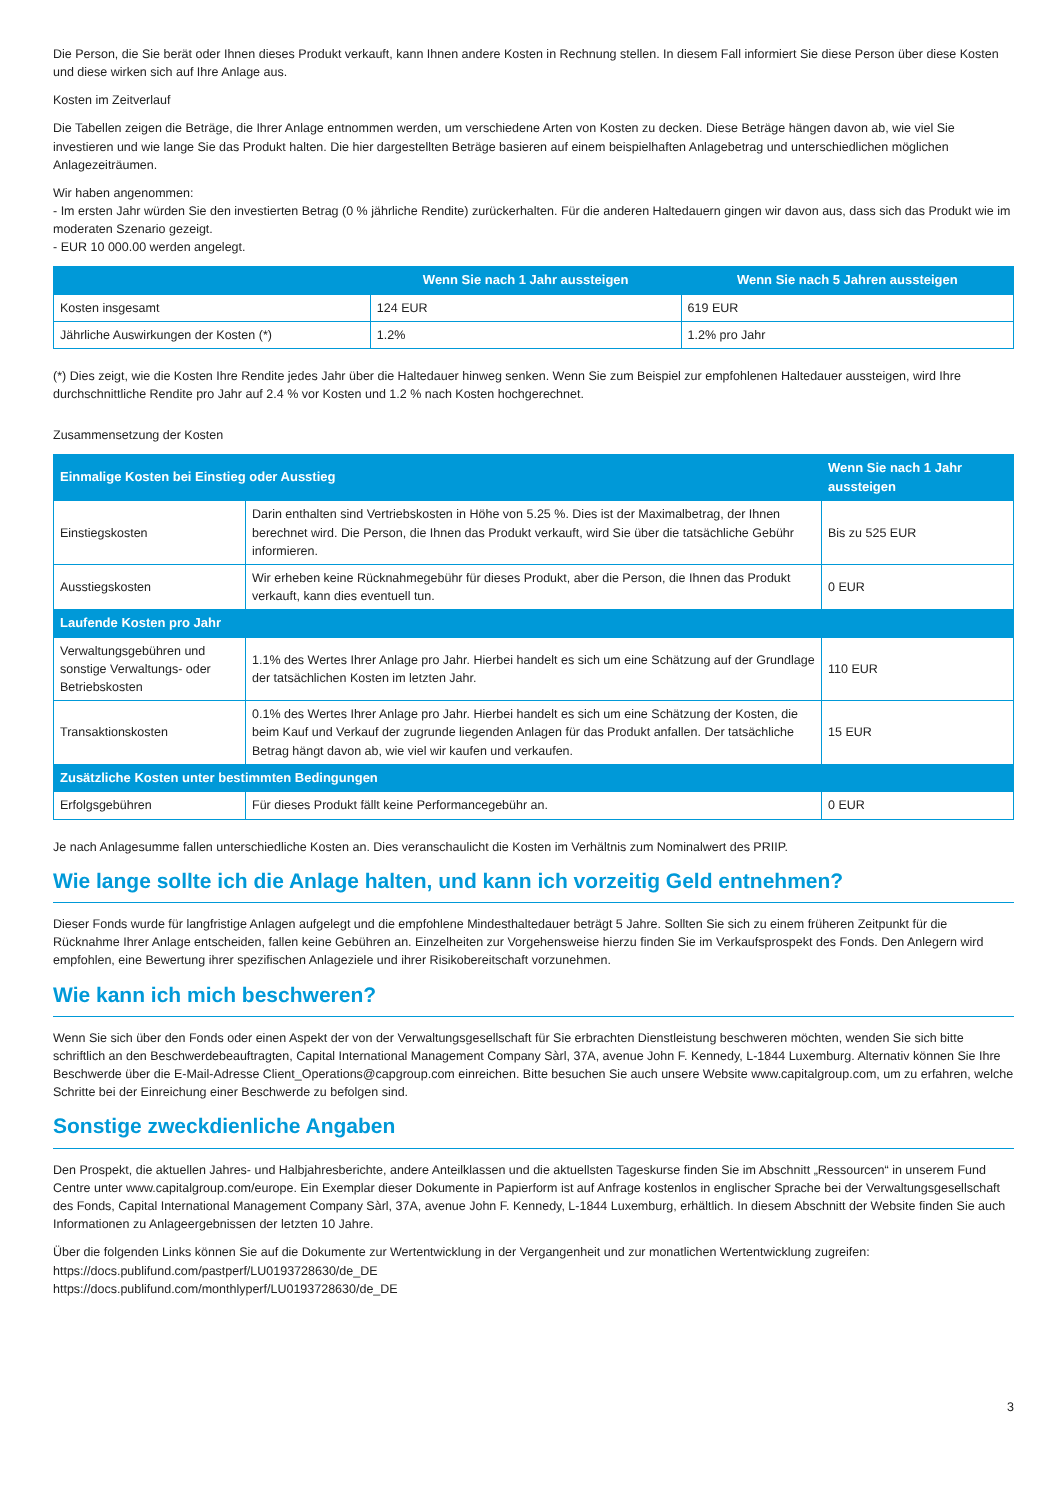Die Person, die Sie berät oder Ihnen dieses Produkt verkauft, kann Ihnen andere Kosten in Rechnung stellen. In diesem Fall informiert Sie diese Person über diese Kosten und diese wirken sich auf Ihre Anlage aus.
Kosten im Zeitverlauf
Die Tabellen zeigen die Beträge, die Ihrer Anlage entnommen werden, um verschiedene Arten von Kosten zu decken. Diese Beträge hängen davon ab, wie viel Sie investieren und wie lange Sie das Produkt halten. Die hier dargestellten Beträge basieren auf einem beispielhaften Anlagebetrag und unterschiedlichen möglichen Anlagezeiträumen.
Wir haben angenommen:
- Im ersten Jahr würden Sie den investierten Betrag (0 % jährliche Rendite) zurückerhalten. Für die anderen Haltedauern gingen wir davon aus, dass sich das Produkt wie im moderaten Szenario gezeigt.
- EUR 10 000.00 werden angelegt.
| | Wenn Sie nach 1 Jahr aussteigen | Wenn Sie nach 5 Jahren aussteigen |
| --- | --- | --- |
| Kosten insgesamt | 124 EUR | 619 EUR |
| Jährliche Auswirkungen der Kosten (*) | 1.2% | 1.2% pro Jahr |
(*) Dies zeigt, wie die Kosten Ihre Rendite jedes Jahr über die Haltedauer hinweg senken. Wenn Sie zum Beispiel zur empfohlenen Haltedauer aussteigen, wird Ihre durchschnittliche Rendite pro Jahr auf 2.4 % vor Kosten und 1.2 % nach Kosten hochgerechnet.
Zusammensetzung der Kosten
| Einmalige Kosten bei Einstieg oder Ausstieg | | Wenn Sie nach 1 Jahr aussteigen |
| --- | --- | --- |
| Einstiegskosten | Darin enthalten sind Vertriebskosten in Höhe von 5.25 %. Dies ist der Maximalbetrag, der Ihnen berechnet wird. Die Person, die Ihnen das Produkt verkauft, wird Sie über die tatsächliche Gebühr informieren. | Bis zu 525 EUR |
| Ausstiegskosten | Wir erheben keine Rücknahmegebühr für dieses Produkt, aber die Person, die Ihnen das Produkt verkauft, kann dies eventuell tun. | 0 EUR |
| Laufende Kosten pro Jahr | | |
| Verwaltungsgebühren und sonstige Verwaltungs- oder Betriebskosten | 1.1% des Wertes Ihrer Anlage pro Jahr. Hierbei handelt es sich um eine Schätzung auf der Grundlage der tatsächlichen Kosten im letzten Jahr. | 110 EUR |
| Transaktionskosten | 0.1% des Wertes Ihrer Anlage pro Jahr. Hierbei handelt es sich um eine Schätzung der Kosten, die beim Kauf und Verkauf der zugrunde liegenden Anlagen für das Produkt anfallen. Der tatsächliche Betrag hängt davon ab, wie viel wir kaufen und verkaufen. | 15 EUR |
| Zusätzliche Kosten unter bestimmten Bedingungen | | |
| Erfolgsgebühren | Für dieses Produkt fällt keine Performancegebühr an. | 0 EUR |
Je nach Anlagesumme fallen unterschiedliche Kosten an. Dies veranschaulicht die Kosten im Verhältnis zum Nominalwert des PRIIP.
Wie lange sollte ich die Anlage halten, und kann ich vorzeitig Geld entnehmen?
Dieser Fonds wurde für langfristige Anlagen aufgelegt und die empfohlene Mindesthaltedauer beträgt 5 Jahre. Sollten Sie sich zu einem früheren Zeitpunkt für die Rücknahme Ihrer Anlage entscheiden, fallen keine Gebühren an. Einzelheiten zur Vorgehensweise hierzu finden Sie im Verkaufsprospekt des Fonds. Den Anlegern wird empfohlen, eine Bewertung ihrer spezifischen Anlageziele und ihrer Risikobereitschaft vorzunehmen.
Wie kann ich mich beschweren?
Wenn Sie sich über den Fonds oder einen Aspekt der von der Verwaltungsgesellschaft für Sie erbrachten Dienstleistung beschweren möchten, wenden Sie sich bitte schriftlich an den Beschwerdebeauftragten, Capital International Management Company Sàrl, 37A, avenue John F. Kennedy, L-1844 Luxemburg. Alternativ können Sie Ihre Beschwerde über die E-Mail-Adresse Client_Operations@capgroup.com einreichen. Bitte besuchen Sie auch unsere Website www.capitalgroup.com, um zu erfahren, welche Schritte bei der Einreichung einer Beschwerde zu befolgen sind.
Sonstige zweckdienliche Angaben
Den Prospekt, die aktuellen Jahres- und Halbjahresberichte, andere Anteilklassen und die aktuellsten Tageskurse finden Sie im Abschnitt „Ressourcen“ in unserem Fund Centre unter www.capitalgroup.com/europe. Ein Exemplar dieser Dokumente in Papierform ist auf Anfrage kostenlos in englischer Sprache bei der Verwaltungsgesellschaft des Fonds, Capital International Management Company Sàrl, 37A, avenue John F. Kennedy, L-1844 Luxemburg, erhältlich. In diesem Abschnitt der Website finden Sie auch Informationen zu Anlageergebnissen der letzten 10 Jahre.
Über die folgenden Links können Sie auf die Dokumente zur Wertentwicklung in der Vergangenheit und zur monatlichen Wertentwicklung zugreifen:
https://docs.publifund.com/pastperf/LU0193728630/de_DE
https://docs.publifund.com/monthlyperf/LU0193728630/de_DE
3